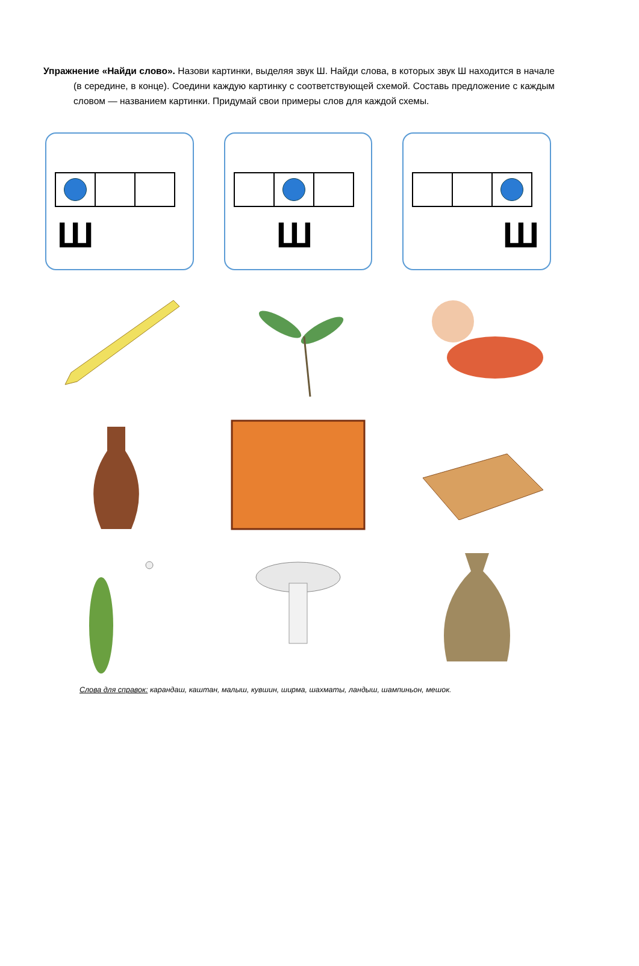Упражнение «Найди слово». Назови картинки, выделяя звук Ш. Найди слова, в которых звук Ш находится в начале (в середине, в конце). Соедини каждую картинку с соответствующей схемой. Составь предложение с каждым словом — названием картинки. Придумай свои примеры слов для каждой схемы.
Ш
Ш
Ш
Слова для справок: карандаш, каштан, малыш, кувшин, ширма, шахматы, ландыш, шампиньон, мешок.